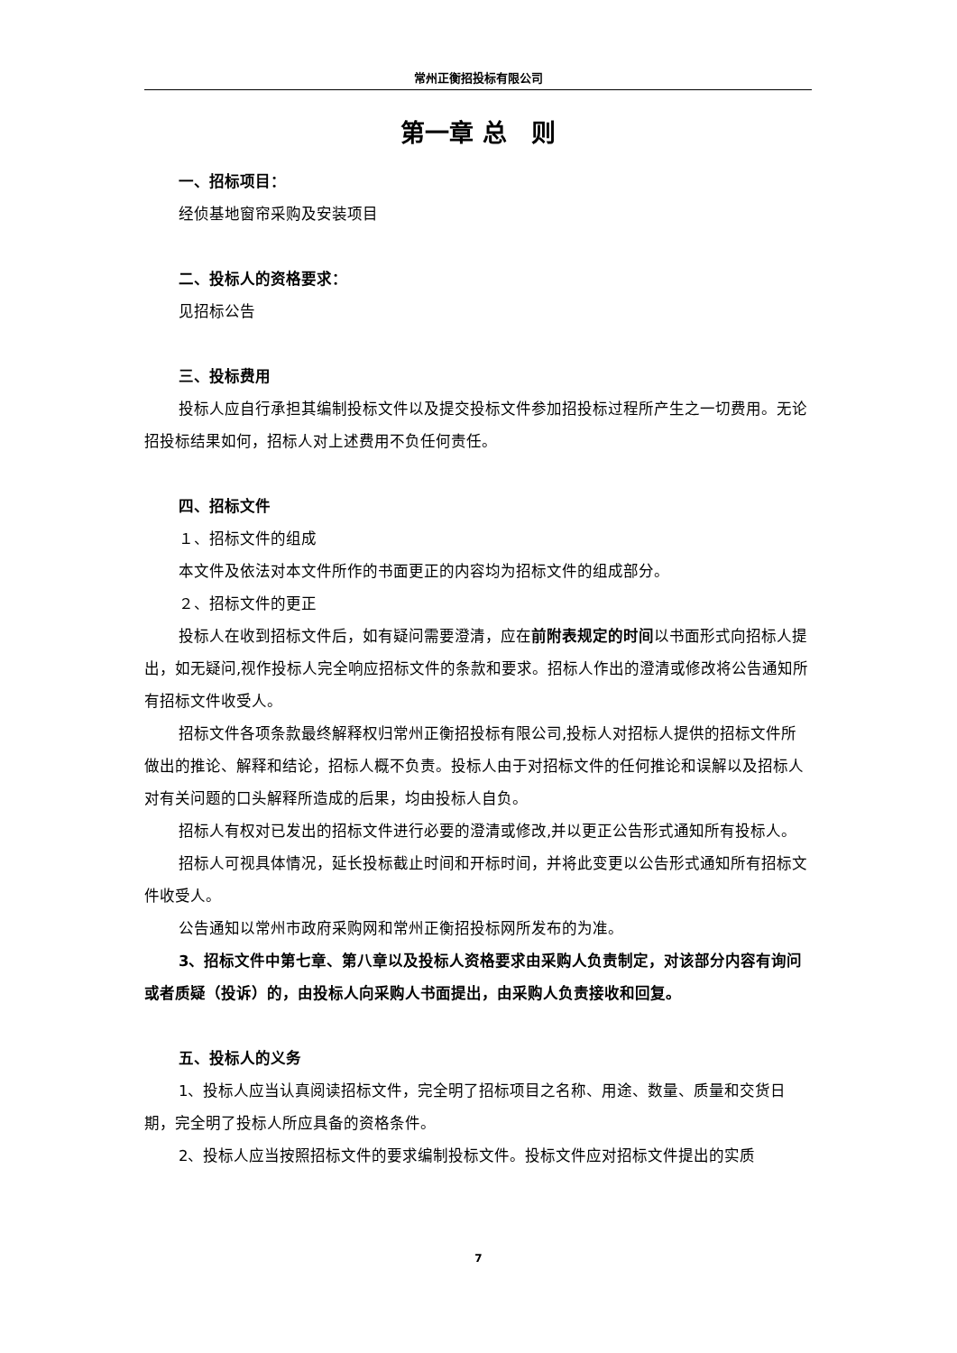常州正衡招投标有限公司
第一章 总　则
一、招标项目：
经侦基地窗帘采购及安装项目
二、投标人的资格要求：
见招标公告
三、投标费用
投标人应自行承担其编制投标文件以及提交投标文件参加招投标过程所产生之一切费用。无论招投标结果如何，招标人对上述费用不负任何责任。
四、招标文件
１、招标文件的组成
本文件及依法对本文件所作的书面更正的内容均为招标文件的组成部分。
２、招标文件的更正
投标人在收到招标文件后，如有疑问需要澄清，应在前附表规定的时间以书面形式向招标人提出，如无疑问,视作投标人完全响应招标文件的条款和要求。招标人作出的澄清或修改将公告通知所有招标文件收受人。
招标文件各项条款最终解释权归常州正衡招投标有限公司,投标人对招标人提供的招标文件所做出的推论、解释和结论，招标人概不负责。投标人由于对招标文件的任何推论和误解以及招标人对有关问题的口头解释所造成的后果，均由投标人自负。
招标人有权对已发出的招标文件进行必要的澄清或修改,并以更正公告形式通知所有投标人。
招标人可视具体情况，延长投标截止时间和开标时间，并将此变更以公告形式通知所有招标文件收受人。
公告通知以常州市政府采购网和常州正衡招投标网所发布的为准。
3、招标文件中第七章、第八章以及投标人资格要求由采购人负责制定，对该部分内容有询问或者质疑（投诉）的，由投标人向采购人书面提出，由采购人负责接收和回复。
五、投标人的义务
1、投标人应当认真阅读招标文件，完全明了招标项目之名称、用途、数量、质量和交货日期，完全明了投标人所应具备的资格条件。
2、投标人应当按照招标文件的要求编制投标文件。投标文件应对招标文件提出的实质
7